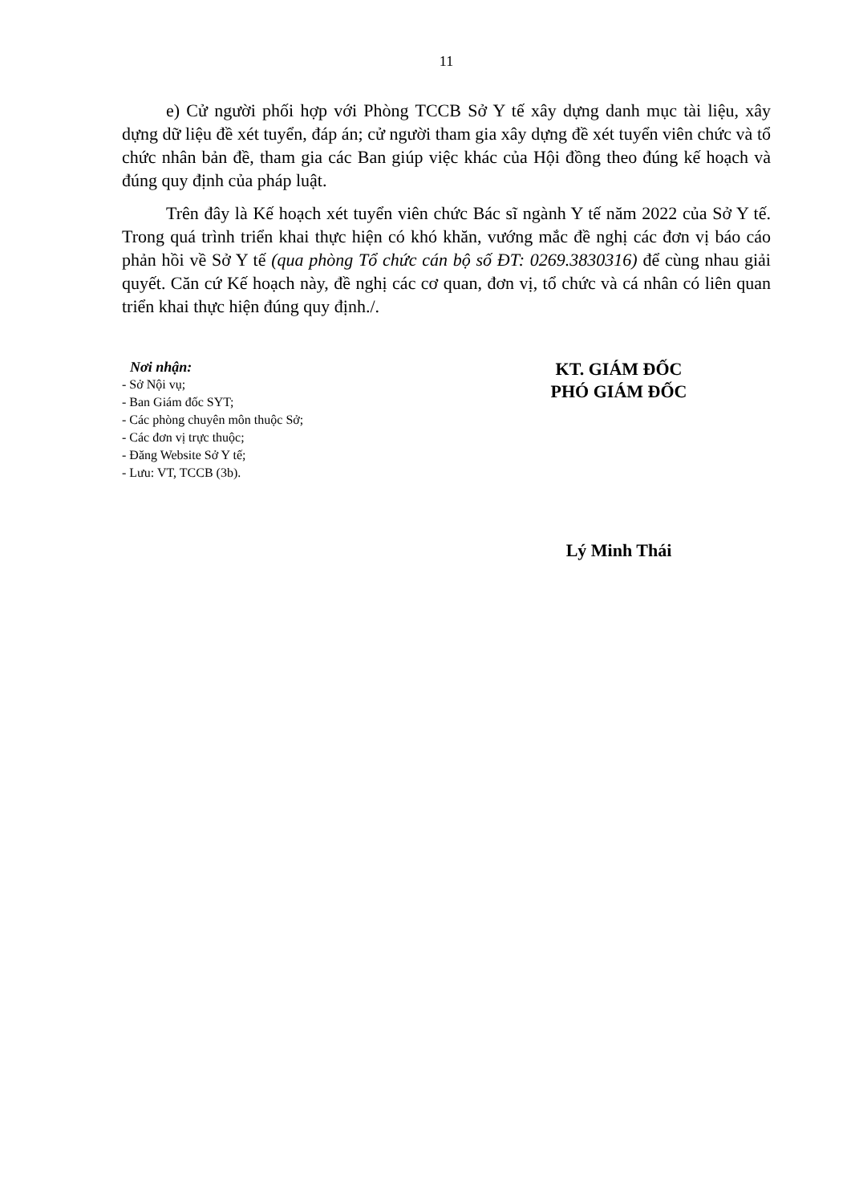11
e) Cử người phối hợp với Phòng TCCB Sở Y tế xây dựng danh mục tài liệu, xây dựng dữ liệu đề xét tuyển, đáp án; cử người tham gia xây dựng đề xét tuyển viên chức và tổ chức nhân bản đề, tham gia các Ban giúp việc khác của Hội đồng theo đúng kế hoạch và đúng quy định của pháp luật.
Trên đây là Kế hoạch xét tuyển viên chức Bác sĩ ngành Y tế năm 2022 của Sở Y tế. Trong quá trình triển khai thực hiện có khó khăn, vướng mắc đề nghị các đơn vị báo cáo phản hồi về Sở Y tế (qua phòng Tổ chức cán bộ số ĐT: 0269.3830316) để cùng nhau giải quyết. Căn cứ Kế hoạch này, đề nghị các cơ quan, đơn vị, tổ chức và cá nhân có liên quan triển khai thực hiện đúng quy định./.
Nơi nhận:
- Sở Nội vụ;
- Ban Giám đốc SYT;
- Các phòng chuyên môn thuộc Sở;
- Các đơn vị trực thuộc;
- Đăng Website Sở Y tế;
- Lưu: VT, TCCB (3b).
KT. GIÁM ĐỐC
PHÓ GIÁM ĐỐC
Lý Minh Thái